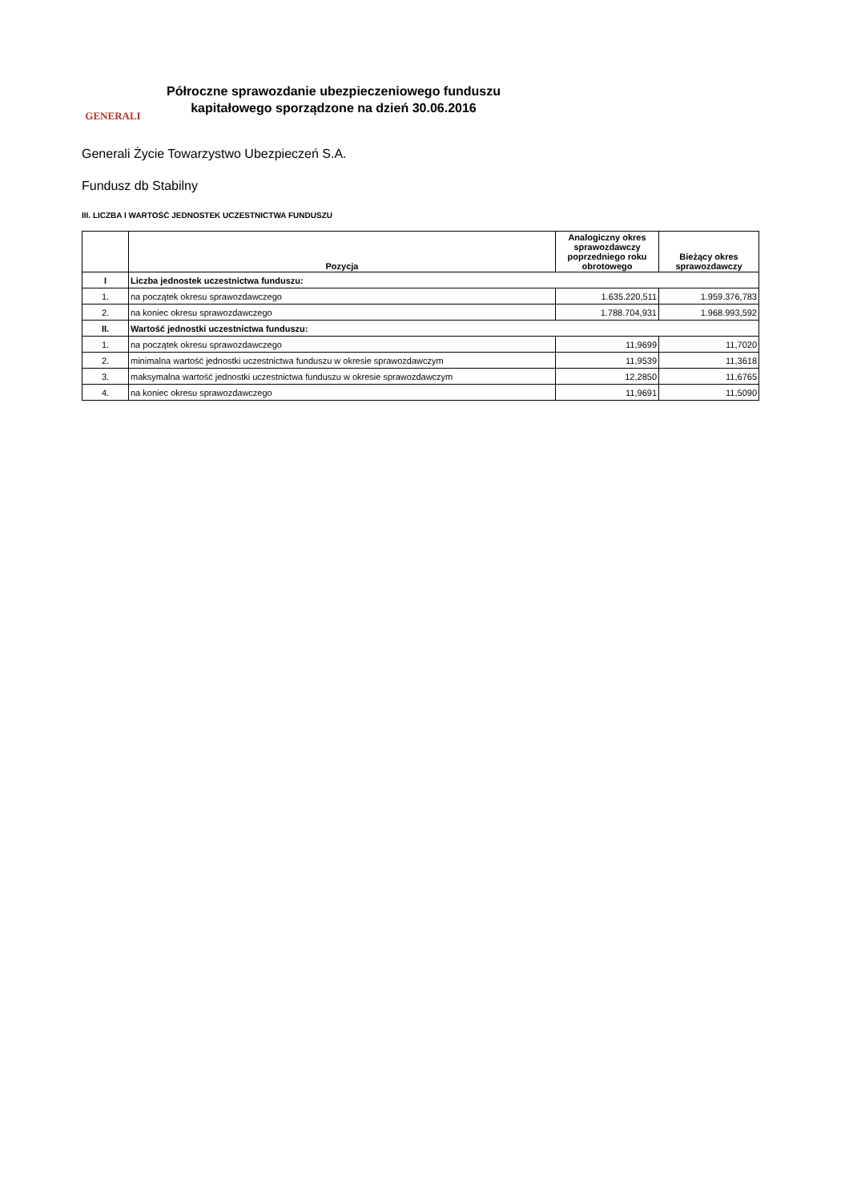GENERALI
Półroczne sprawozdanie ubezpieczeniowego funduszu
kapitałowego sporządzone na dzień 30.06.2016
Generali Życie Towarzystwo Ubezpieczeń S.A.
Fundusz db Stabilny
III. LICZBA I WARTOŚĆ JEDNOSTEK UCZESTNICTWA FUNDUSZU
| | Pozycja | Analogiczny okres sprawozdawczy poprzedniego roku obrotowego | Bieżący okres sprawozdawczy |
| --- | --- | --- | --- |
| I | Liczba jednostek uczestnictwa funduszu: | | |
| 1. | na początek okresu sprawozdawczego | 1.635.220,511 | 1.959.376,783 |
| 2. | na koniec okresu sprawozdawczego | 1.788.704,931 | 1.968.993,592 |
| II. | Wartość jednostki uczestnictwa funduszu: | | |
| 1. | na początek okresu sprawozdawczego | 11,9699 | 11,7020 |
| 2. | minimalna wartość jednostki uczestnictwa funduszu w okresie sprawozdawczym | 11,9539 | 11,3618 |
| 3. | maksymalna wartość jednostki uczestnictwa funduszu w okresie sprawozdawczym | 12,2850 | 11,6765 |
| 4. | na koniec okresu sprawozdawczego | 11,9691 | 11,5090 |